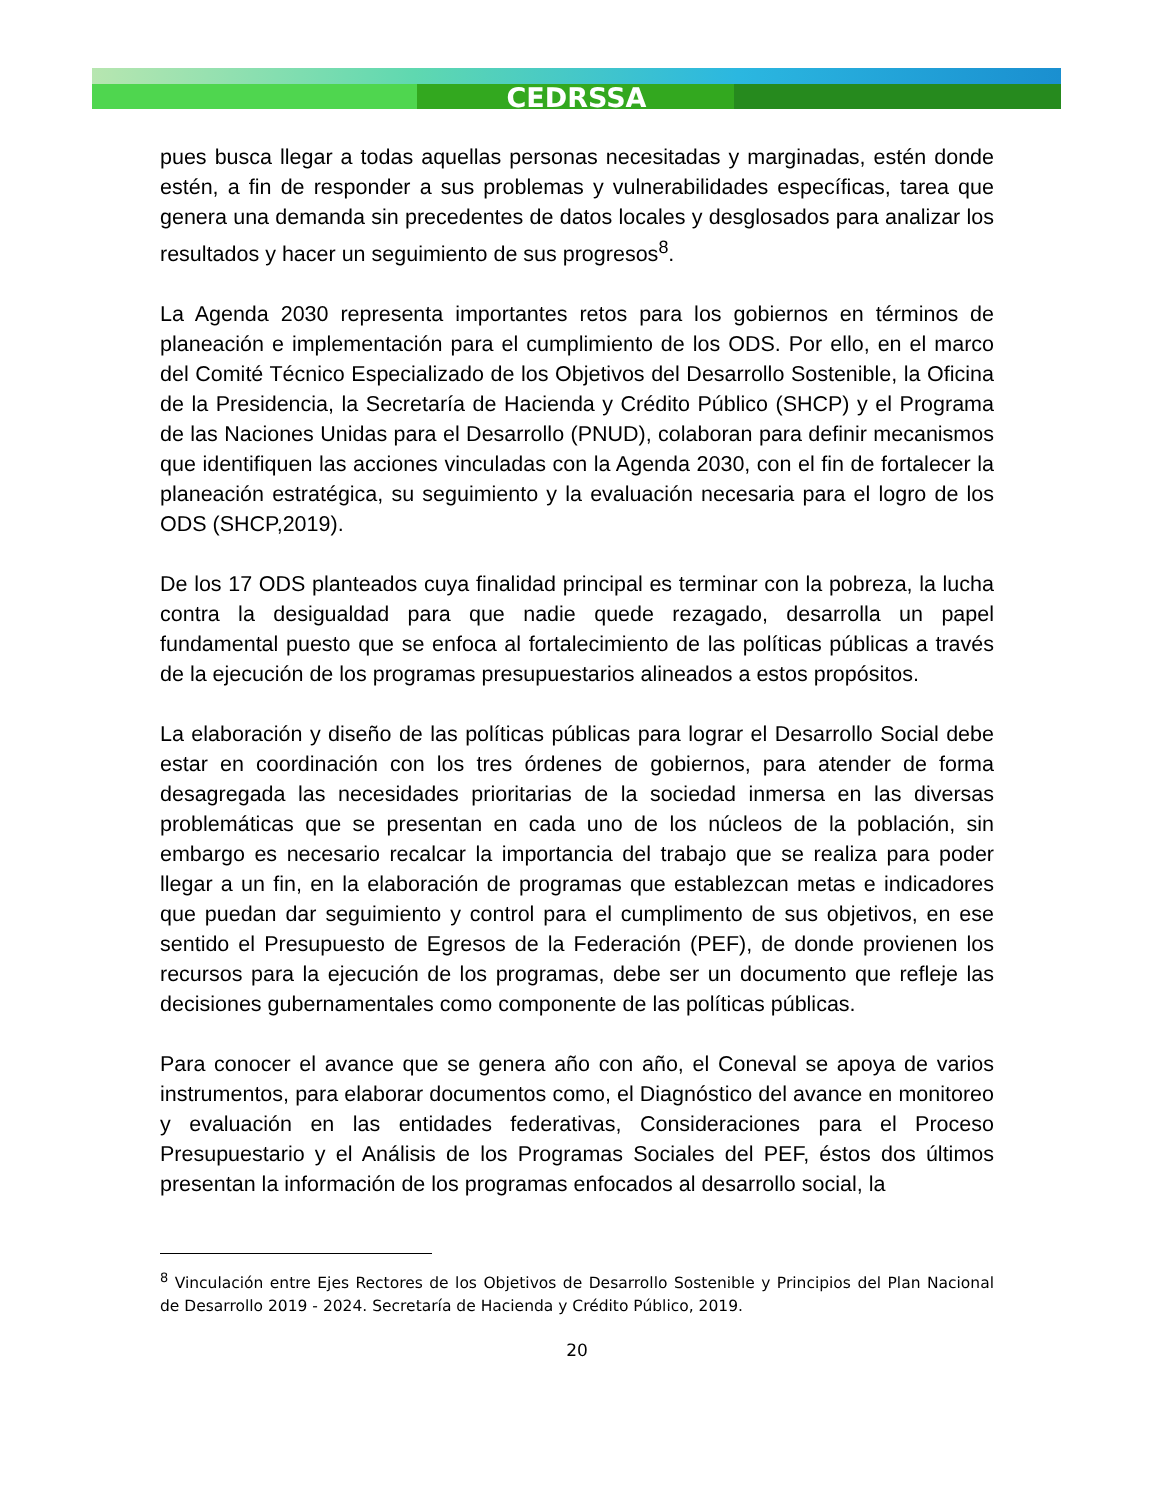CEDRSSA
pues busca llegar a todas aquellas personas necesitadas y marginadas, estén donde estén, a fin de responder a sus problemas y vulnerabilidades específicas, tarea que genera una demanda sin precedentes de datos locales y desglosados para analizar los resultados y hacer un seguimiento de sus progresos<sup>8</sup>.
La Agenda 2030 representa importantes retos para los gobiernos en términos de planeación e implementación para el cumplimiento de los ODS. Por ello, en el marco del Comité Técnico Especializado de los Objetivos del Desarrollo Sostenible, la Oficina de la Presidencia, la Secretaría de Hacienda y Crédito Público (SHCP) y el Programa de las Naciones Unidas para el Desarrollo (PNUD), colaboran para definir mecanismos que identifiquen las acciones vinculadas con la Agenda 2030, con el fin de fortalecer la planeación estratégica, su seguimiento y la evaluación necesaria para el logro de los ODS (SHCP,2019).
De los 17 ODS planteados cuya finalidad principal es terminar con la pobreza, la lucha contra la desigualdad para que nadie quede rezagado, desarrolla un papel fundamental puesto que se enfoca al fortalecimiento de las políticas públicas a través de la ejecución de los programas presupuestarios alineados a estos propósitos.
La elaboración y diseño de las políticas públicas para lograr el Desarrollo Social debe estar en coordinación con los tres órdenes de gobiernos, para atender de forma desagregada las necesidades prioritarias de la sociedad inmersa en las diversas problemáticas que se presentan en cada uno de los núcleos de la población, sin embargo es necesario recalcar la importancia del trabajo que se realiza para poder llegar a un fin, en la elaboración de programas que establezcan metas e indicadores que puedan dar seguimiento y control para el cumplimento de sus objetivos, en ese sentido el Presupuesto de Egresos de la Federación (PEF), de donde provienen los recursos para la ejecución de los programas, debe ser un documento que refleje las decisiones gubernamentales como componente de las políticas públicas.
Para conocer el avance que se genera año con año, el Coneval se apoya de varios instrumentos, para elaborar documentos como, el Diagnóstico del avance en monitoreo y evaluación en las entidades federativas, Consideraciones para el Proceso Presupuestario y el Análisis de los Programas Sociales del PEF, éstos dos últimos presentan la información de los programas enfocados al desarrollo social, la
<sup>8</sup> Vinculación entre Ejes Rectores de los Objetivos de Desarrollo Sostenible y Principios del Plan Nacional de Desarrollo 2019 - 2024. Secretaría de Hacienda y Crédito Público, 2019.
20